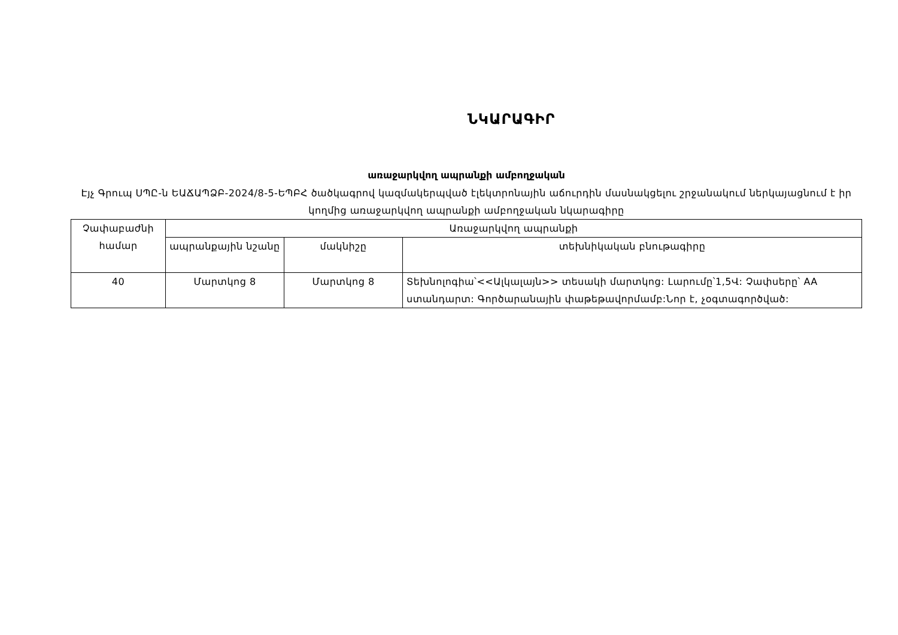ՆԿԱՐԱԳԻՐ
առաջարկվող ապրանքի ամբողջական
Էյչ Գրուպ ՍՊԸ-ն ԵԱՃԱՊՁԲ-2024/8-5-ԵՊԲՀ ծածկագրով կազմակերպված էլեկտրոնային աճուրդին մասնակցելու շրջանակում ներկայացնում է իր կողմից առաջարկվող ապրանքի ամբողջական նկարագիրը
| Չափաբաժնի համար | Առաջարկվող ապրանքի | | |
| --- | --- | --- | --- |
| | ապրանքային նշանը | մակնիշը | տեխնիկական բնութագիրը |
| 40 | Մարտկոց 8 | Մարտկոց 8 | Տեխնոլոգիա՝<<Ալկալայն>> տեսակի մարտկոց: Լարումը՝1,5Վ: Չափսերը՝ AA ստանդարտ: Գործարանային փաթեթավորմամբ:Նոր է, չօգտագործված: |